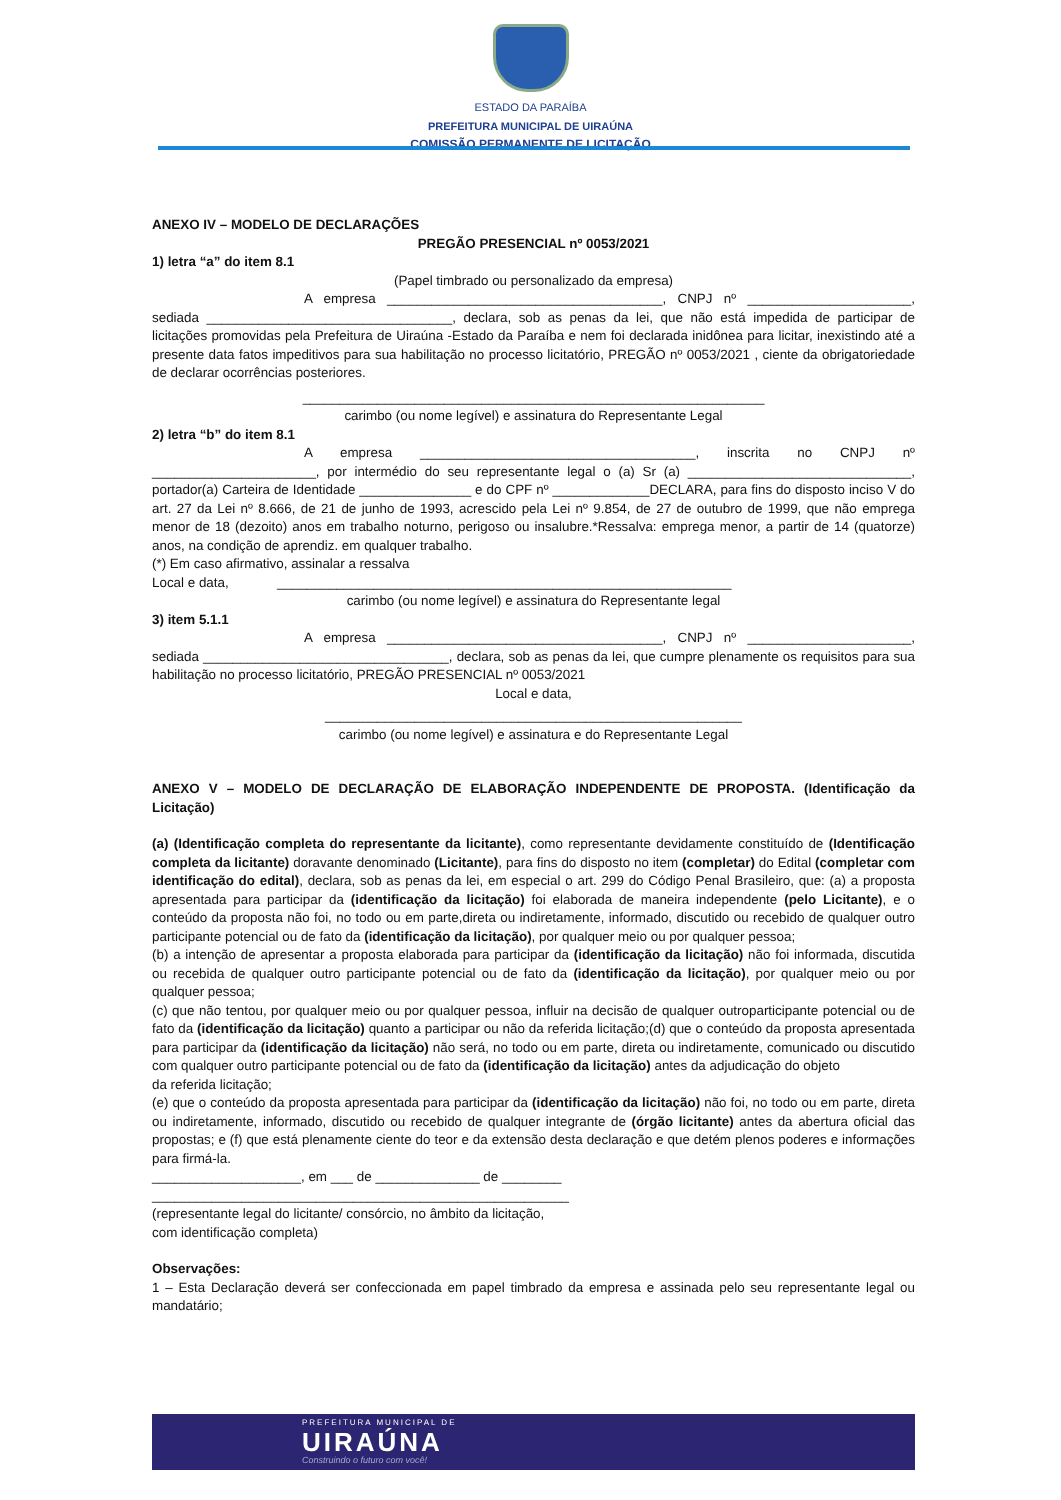ESTADO DA PARAÍBA
PREFEITURA MUNICIPAL DE UIRAÚNA
COMISSÃO PERMANENTE DE LICITAÇÃO
ANEXO IV – MODELO DE DECLARAÇÕES
PREGÃO PRESENCIAL nº 0053/2021
1) letra “a” do item 8.1
(Papel timbrado ou personalizado da empresa)
A empresa _____________________________________, CNPJ nº ______________________, sediada _________________________________, declara, sob as penas da lei, que não está impedida de participar de licitações promovidas pela Prefeitura de Uiraúna -Estado da Paraíba e nem foi declarada inidônea para licitar, inexistindo até a presente data fatos impeditivos para sua habilitação no processo licitatório, PREGÃO nº 0053/2021 , ciente da obrigatoriedade de declarar ocorrências posteriores.
______________________________________________________________
carimbo (ou nome legível) e assinatura do Representante Legal
2) letra “b” do item 8.1
A empresa _____________________________________, inscrita no CNPJ nº ______________________, por intermédio do seu representante legal o (a) Sr (a) ______________________________, portador(a) Carteira de Identidade _______________ e do CPF nº _____________DECLARA, para fins do disposto inciso V do art. 27 da Lei nº 8.666, de 21 de junho de 1993, acrescido pela Lei nº 9.854, de 27 de outubro de 1999, que não emprega menor de 18 (dezoito) anos em trabalho noturno, perigoso ou insalubre.*Ressalva: emprega menor, a partir de 14 (quatorze) anos, na condição de aprendiz. em qualquer trabalho.
(*) Em caso afirmativo, assinalar a ressalva
Local e data, _____________________________________________________________
carimbo (ou nome legível) e assinatura do Representante legal
3) item 5.1.1
A empresa _____________________________________, CNPJ nº ______________________, sediada _________________________________, declara, sob as penas da lei, que cumpre plenamente os requisitos para sua habilitação no processo licitatório, PREGÃO PRESENCIAL nº 0053/2021
Local e data,
________________________________________________________
carimbo (ou nome legível) e assinatura e do Representante Legal
ANEXO V – MODELO DE DECLARAÇÃO DE ELABORAÇÃO INDEPENDENTE DE PROPOSTA. (Identificação da Licitação)
(a) (Identificação completa do representante da licitante), como representante devidamente constituído de (Identificação completa da licitante) doravante denominado (Licitante), para fins do disposto no item (completar) do Edital (completar com identificação do edital), declara, sob as penas da lei, em especial o art. 299 do Código Penal Brasileiro, que: (a) a proposta apresentada para participar da (identificação da licitação) foi elaborada de maneira independente (pelo Licitante), e o conteúdo da proposta não foi, no todo ou em parte,direta ou indiretamente, informado, discutido ou recebido de qualquer outro participante potencial ou de fato da (identificação da licitação), por qualquer meio ou por qualquer pessoa;
(b) a intenção de apresentar a proposta elaborada para participar da (identificação da licitação) não foi informada, discutida ou recebida de qualquer outro participante potencial ou de fato da (identificação da licitação), por qualquer meio ou por qualquer pessoa;
(c) que não tentou, por qualquer meio ou por qualquer pessoa, influir na decisão de qualquer outroparticipante potencial ou de fato da (identificação da licitação) quanto a participar ou não da referida licitação;(d) que o conteúdo da proposta apresentada para participar da (identificação da licitação) não será, no todo ou em parte, direta ou indiretamente, comunicado ou discutido com qualquer outro participante potencial ou de fato da (identificação da licitação) antes da adjudicação do objeto
da referida licitação;
(e) que o conteúdo da proposta apresentada para participar da (identificação da licitação) não foi, no todo ou em parte, direta ou indiretamente, informado, discutido ou recebido de qualquer integrante de (órgão licitante) antes da abertura oficial das propostas; e (f) que está plenamente ciente do teor e da extensão desta declaração e que detém plenos poderes e informações para firmá-la.
____________________, em ___ de ______________ de ________
________________________________________________________
(representante legal do licitante/ consórcio, no âmbito da licitação,
com identificação completa)
Observações:
1 – Esta Declaração deverá ser confeccionada em papel timbrado da empresa e assinada pelo seu representante legal ou mandatário;
PREFEITURA MUNICIPAL DE
UIRAÚNA
Construindo o futuro com você!